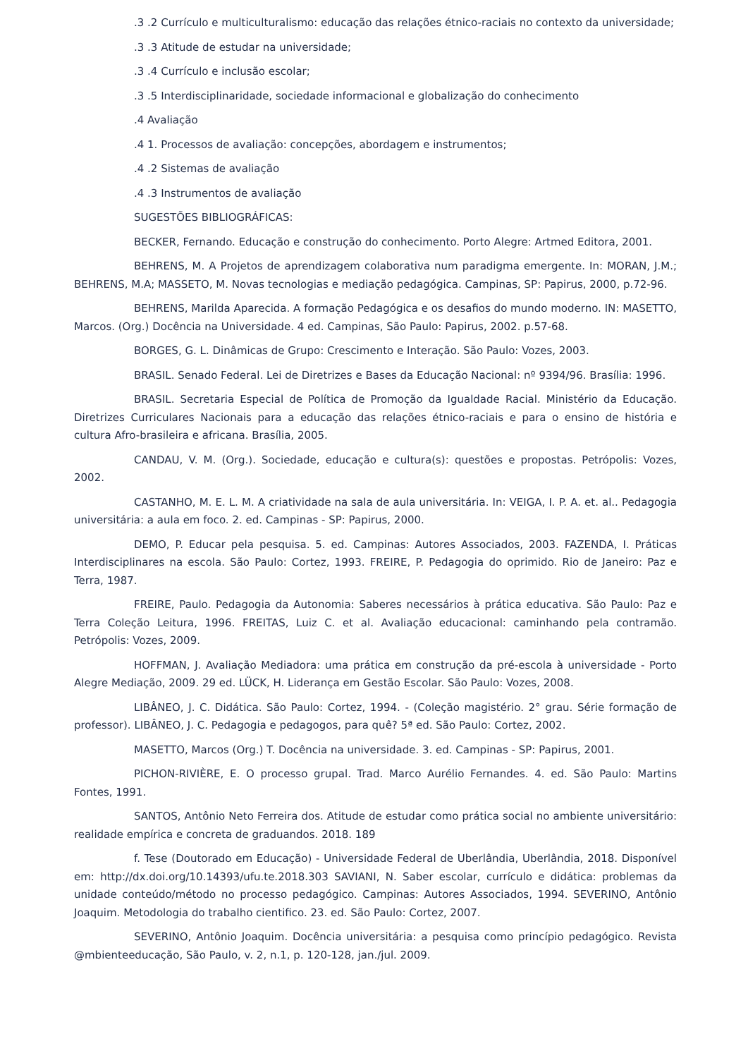.3 .2 Currículo e multiculturalismo: educação das relações étnico-raciais no contexto da universidade;
.3 .3 Atitude de estudar na universidade;
.3 .4 Currículo e inclusão escolar;
.3 .5 Interdisciplinaridade, sociedade informacional e globalização do conhecimento
.4 Avaliação
.4 1. Processos de avaliação: concepções, abordagem e instrumentos;
.4 .2 Sistemas de avaliação
.4 .3 Instrumentos de avaliação
SUGESTÕES BIBLIOGRÁFICAS:
BECKER, Fernando. Educação e construção do conhecimento. Porto Alegre: Artmed Editora, 2001.
BEHRENS, M. A Projetos de aprendizagem colaborativa num paradigma emergente. In: MORAN, J.M.; BEHRENS, M.A; MASSETO, M. Novas tecnologias e mediação pedagógica. Campinas, SP: Papirus, 2000, p.72-96.
BEHRENS, Marilda Aparecida. A formação Pedagógica e os desafios do mundo moderno. IN: MASETTO, Marcos. (Org.) Docência na Universidade. 4 ed. Campinas, São Paulo: Papirus, 2002. p.57-68.
BORGES, G. L. Dinâmicas de Grupo: Crescimento e Interação. São Paulo: Vozes, 2003.
BRASIL. Senado Federal. Lei de Diretrizes e Bases da Educação Nacional: nº 9394/96. Brasília: 1996.
BRASIL. Secretaria Especial de Política de Promoção da Igualdade Racial. Ministério da Educação. Diretrizes Curriculares Nacionais para a educação das relações étnico-raciais e para o ensino de história e cultura Afro-brasileira e africana. Brasília, 2005.
CANDAU, V. M. (Org.). Sociedade, educação e cultura(s): questões e propostas. Petrópolis: Vozes, 2002.
CASTANHO, M. E. L. M. A criatividade na sala de aula universitária. In: VEIGA, I. P. A. et. al.. Pedagogia universitária: a aula em foco. 2. ed. Campinas - SP: Papirus, 2000.
DEMO, P. Educar pela pesquisa. 5. ed. Campinas: Autores Associados, 2003. FAZENDA, I. Práticas Interdisciplinares na escola. São Paulo: Cortez, 1993. FREIRE, P. Pedagogia do oprimido. Rio de Janeiro: Paz e Terra, 1987.
FREIRE, Paulo. Pedagogia da Autonomia: Saberes necessários à prática educativa. São Paulo: Paz e Terra Coleção Leitura, 1996. FREITAS, Luiz C. et al. Avaliação educacional: caminhando pela contramão. Petrópolis: Vozes, 2009.
HOFFMAN, J. Avaliação Mediadora: uma prática em construção da pré-escola à universidade - Porto Alegre Mediação, 2009. 29 ed. LÜCK, H. Liderança em Gestão Escolar. São Paulo: Vozes, 2008.
LIBÂNEO, J. C. Didática. São Paulo: Cortez, 1994. - (Coleção magistério. 2° grau. Série formação de professor). LIBÂNEO, J. C. Pedagogia e pedagogos, para quê? 5ª ed. São Paulo: Cortez, 2002.
MASETTO, Marcos (Org.) T. Docência na universidade. 3. ed. Campinas - SP: Papirus, 2001.
PICHON-RIVIÈRE, E. O processo grupal. Trad. Marco Aurélio Fernandes. 4. ed. São Paulo: Martins Fontes, 1991.
SANTOS, Antônio Neto Ferreira dos. Atitude de estudar como prática social no ambiente universitário: realidade empírica e concreta de graduandos. 2018. 189
f. Tese (Doutorado em Educação) - Universidade Federal de Uberlândia, Uberlândia, 2018. Disponível em: http://dx.doi.org/10.14393/ufu.te.2018.303 SAVIANI, N. Saber escolar, currículo e didática: problemas da unidade conteúdo/método no processo pedagógico. Campinas: Autores Associados, 1994. SEVERINO, Antônio Joaquim. Metodologia do trabalho cientifico. 23. ed. São Paulo: Cortez, 2007.
SEVERINO, Antônio Joaquim. Docência universitária: a pesquisa como princípio pedagógico. Revista @mbienteeducação, São Paulo, v. 2, n.1, p. 120-128, jan./jul. 2009.